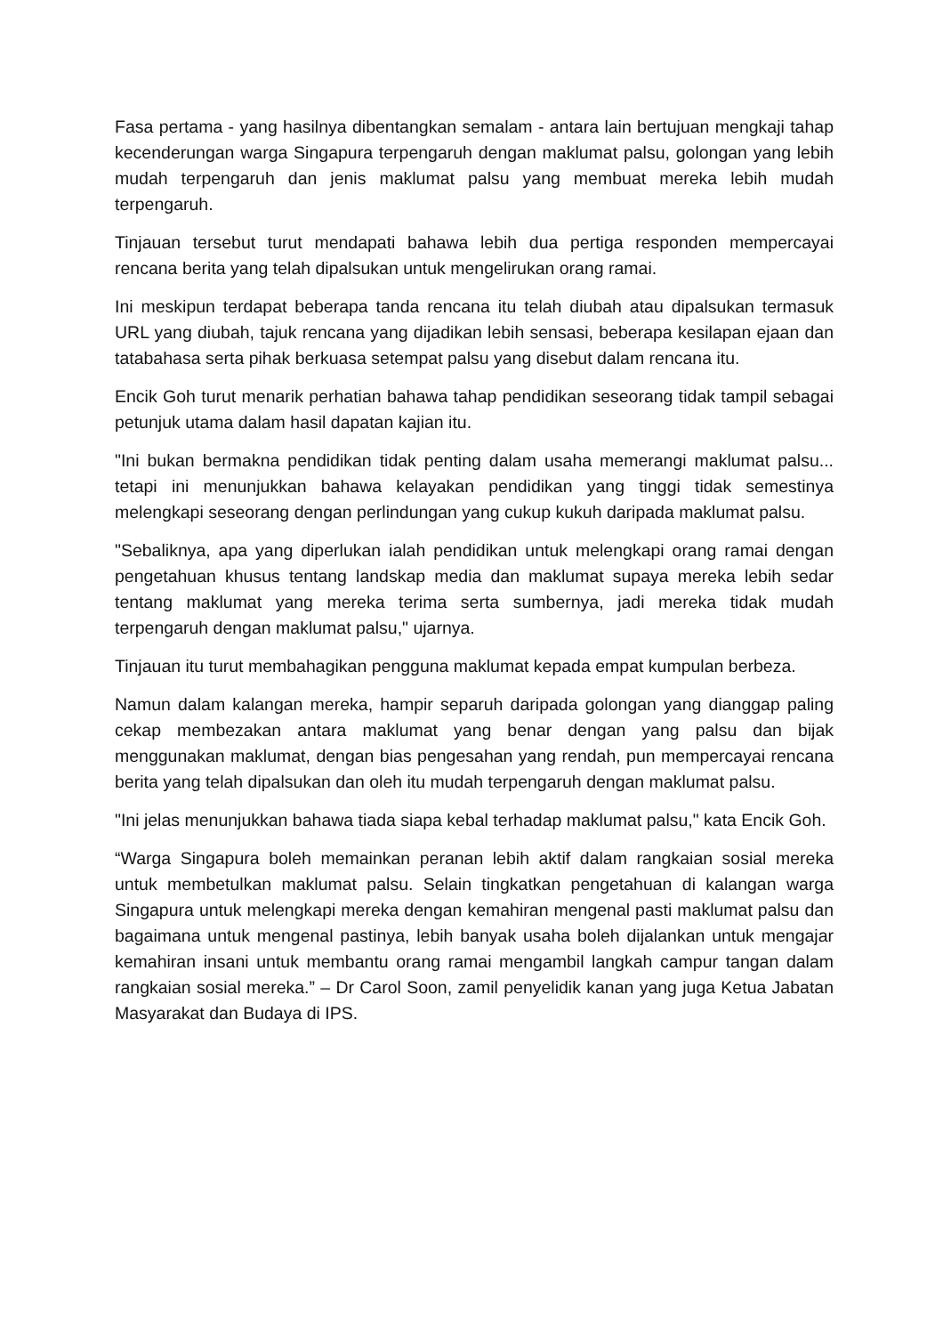Fasa pertama - yang hasilnya dibentangkan semalam - antara lain bertujuan mengkaji tahap kecenderungan warga Singapura terpengaruh dengan maklumat palsu, golongan yang lebih mudah terpengaruh dan jenis maklumat palsu yang membuat mereka lebih mudah terpengaruh.
Tinjauan tersebut turut mendapati bahawa lebih dua pertiga responden mempercayai rencana berita yang telah dipalsukan untuk mengelirukan orang ramai.
Ini meskipun terdapat beberapa tanda rencana itu telah diubah atau dipalsukan termasuk URL yang diubah, tajuk rencana yang dijadikan lebih sensasi, beberapa kesilapan ejaan dan tatabahasa serta pihak berkuasa setempat palsu yang disebut dalam rencana itu.
Encik Goh turut menarik perhatian bahawa tahap pendidikan seseorang tidak tampil sebagai petunjuk utama dalam hasil dapatan kajian itu.
"Ini bukan bermakna pendidikan tidak penting dalam usaha memerangi maklumat palsu... tetapi ini menunjukkan bahawa kelayakan pendidikan yang tinggi tidak semestinya melengkapi seseorang dengan perlindungan yang cukup kukuh daripada maklumat palsu.
"Sebaliknya, apa yang diperlukan ialah pendidikan untuk melengkapi orang ramai dengan pengetahuan khusus tentang landskap media dan maklumat supaya mereka lebih sedar tentang maklumat yang mereka terima serta sumbernya, jadi mereka tidak mudah terpengaruh dengan maklumat palsu," ujarnya.
Tinjauan itu turut membahagikan pengguna maklumat kepada empat kumpulan berbeza.
Namun dalam kalangan mereka, hampir separuh daripada golongan yang dianggap paling cekap membezakan antara maklumat yang benar dengan yang palsu dan bijak menggunakan maklumat, dengan bias pengesahan yang rendah, pun mempercayai rencana berita yang telah dipalsukan dan oleh itu mudah terpengaruh dengan maklumat palsu.
"Ini jelas menunjukkan bahawa tiada siapa kebal terhadap maklumat palsu," kata Encik Goh.
“Warga Singapura boleh memainkan peranan lebih aktif dalam rangkaian sosial mereka untuk membetulkan maklumat palsu. Selain tingkatkan pengetahuan di kalangan warga Singapura untuk melengkapi mereka dengan kemahiran mengenal pasti maklumat palsu dan bagaimana untuk mengenal pastinya, lebih banyak usaha boleh dijalankan untuk mengajar kemahiran insani untuk membantu orang ramai mengambil langkah campur tangan dalam rangkaian sosial mereka.” – Dr Carol Soon, zamil penyelidik kanan yang juga Ketua Jabatan Masyarakat dan Budaya di IPS.